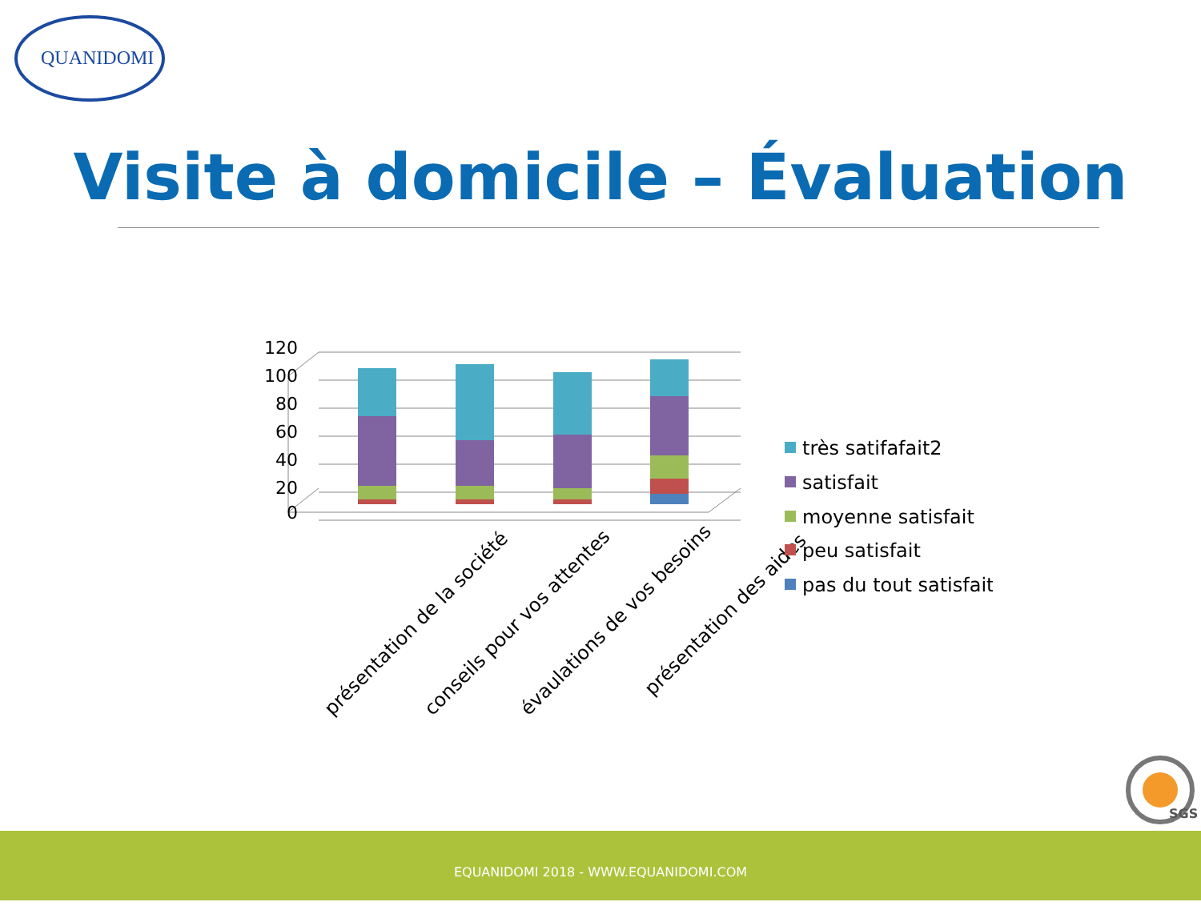QUANIDOMI
Visite à domicile – Évaluation
120
100
80
60
40
20
0
présentation de la société
conseils pour vos attentes
évaulations de vos besoins
présentation des aides
très satifafait2
satisfait
moyenne satisfait
peu satisfait
pas du tout satisfait
SGS
EQUANIDOMI 2018 - WWW.EQUANIDOMI.COM